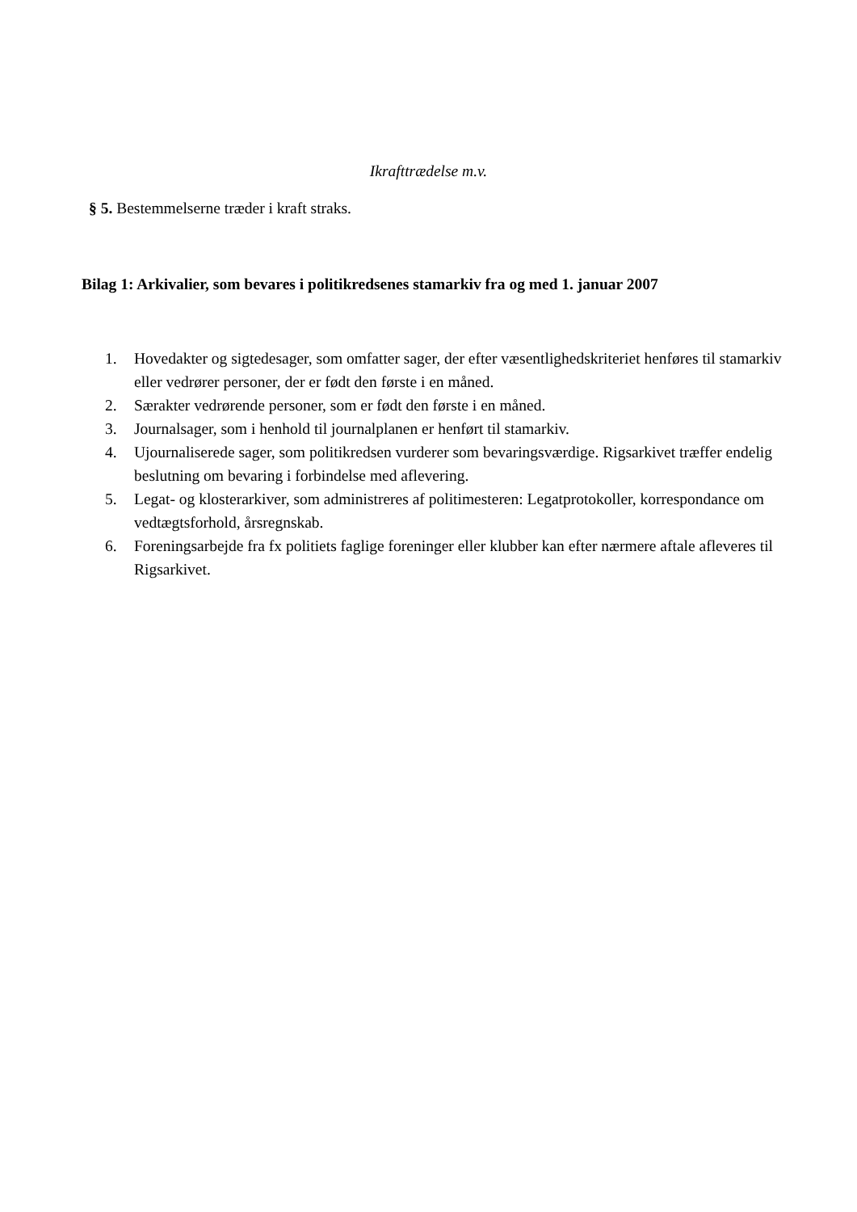Ikrafttrædelse m.v.
§ 5. Bestemmelserne træder i kraft straks.
Bilag 1: Arkivalier, som bevares i politikredsenes stamarkiv fra og med 1. januar 2007
1. Hovedakter og sigtedesager, som omfatter sager, der efter væsentlighedskriteriet henføres til stamarkiv eller vedrører personer, der er født den første i en måned.
2. Særakter vedrørende personer, som er født den første i en måned.
3. Journalsager, som i henhold til journalplanen er henført til stamarkiv.
4. Ujournaliserede sager, som politikredsen vurderer som bevaringsværdige. Rigsarkivet træffer endelig beslutning om bevaring i forbindelse med aflevering.
5. Legat- og klosterarkiver, som administreres af politimesteren: Legatprotokoller, korrespondance om vedtægtsforhold, årsregnskab.
6. Foreningsarbejde fra fx politiets faglige foreninger eller klubber kan efter nærmere aftale afleveres til Rigsarkivet.